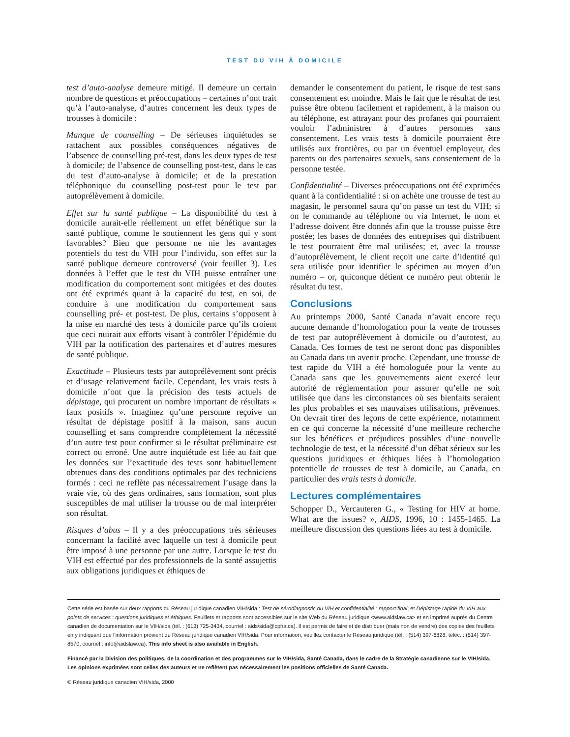TEST DU VIH À DOMICILE
test d’auto-analyse demeure mitigé. Il demeure un certain nombre de questions et préoccupations – certaines n’ont trait qu’à l’auto-analyse, d’autres concernent les deux types de trousses à domicile :
Manque de counselling – De sérieuses inquiétudes se rattachent aux possibles conséquences négatives de l’absence de counselling pré-test, dans les deux types de test à domicile; de l’absence de counselling post-test, dans le cas du test d’auto-analyse à domicile; et de la prestation téléphonique du counselling post-test pour le test par autoprélèvement à domicile.
Effet sur la santé publique – La disponibilité du test à domicile aurait-elle réellement un effet bénéfique sur la santé publique, comme le soutiennent les gens qui y sont favorables? Bien que personne ne nie les avantages potentiels du test du VIH pour l’individu, son effet sur la santé publique demeure controversé (voir feuillet 3). Les données à l’effet que le test du VIH puisse entraîner une modification du comportement sont mitigées et des doutes ont été exprimés quant à la capacité du test, en soi, de conduire à une modification du comportement sans counselling pré- et post-test. De plus, certains s’opposent à la mise en marché des tests à domicile parce qu’ils croient que ceci nuirait aux efforts visant à contrôler l’épidémie du VIH par la notification des partenaires et d’autres mesures de santé publique.
Exactitude – Plusieurs tests par autoprélèvement sont précis et d’usage relativement facile. Cependant, les vrais tests à domicile n’ont que la précision des tests actuels de dépistage, qui procurent un nombre important de résultats « faux positifs ». Imaginez qu’une personne reçoive un résultat de dépistage positif à la maison, sans aucun counselling et sans comprendre complètement la nécessité d’un autre test pour confirmer si le résultat préliminaire est correct ou erroné. Une autre inquiétude est liée au fait que les données sur l’exactitude des tests sont habituellement obtenues dans des conditions optimales par des techniciens formés : ceci ne reflète pas nécessairement l’usage dans la vraie vie, où des gens ordinaires, sans formation, sont plus susceptibles de mal utiliser la trousse ou de mal interpréter son résultat.
Risques d’abus – Il y a des préoccupations très sérieuses concernant la facilité avec laquelle un test à domicile peut être imposé à une personne par une autre. Lorsque le test du VIH est effectué par des professionnels de la santé assujettis aux obligations juridiques et éthiques de
demander le consentement du patient, le risque de test sans consentement est moindre. Mais le fait que le résultat de test puisse être obtenu facilement et rapidement, à la maison ou au téléphone, est attrayant pour des profanes qui pourraient vouloir l’administrer à d’autres personnes sans consentement. Les vrais tests à domicile pourraient être utilisés aux frontières, ou par un éventuel employeur, des parents ou des partenaires sexuels, sans consentement de la personne testée.
Confidentialité – Diverses préoccupations ont été exprimées quant à la confidentialité : si on achète une trousse de test au magasin, le personnel saura qu’on passe un test du VIH; si on le commande au téléphone ou via Internet, le nom et l’adresse doivent être donnés afin que la trousse puisse être postée; les bases de données des entreprises qui distribuent le test pourraient être mal utilisées; et, avec la trousse d’autoprélèvement, le client reçoit une carte d’identité qui sera utilisée pour identifier le spécimen au moyen d’un numéro – or, quiconque détient ce numéro peut obtenir le résultat du test.
Conclusions
Au printemps 2000, Santé Canada n’avait encore reçu aucune demande d’homologation pour la vente de trousses de test par autoprélèvement à domicile ou d’autotest, au Canada. Ces formes de test ne seront donc pas disponibles au Canada dans un avenir proche. Cependant, une trousse de test rapide du VIH a été homologuée pour la vente au Canada sans que les gouvernements aient exercé leur autorité de réglementation pour assurer qu’elle ne soit utilisée que dans les circonstances où ses bienfaits seraient les plus probables et ses mauvaises utilisations, prévenues. On devrait tirer des leçons de cette expérience, notamment en ce qui concerne la nécessité d’une meilleure recherche sur les bénéfices et préjudices possibles d’une nouvelle technologie de test, et la nécessité d’un débat sérieux sur les questions juridiques et éthiques liées à l’homologation potentielle de trousses de test à domicile, au Canada, en particulier des vrais tests à domicile.
Lectures complémentaires
Schopper D., Vercauteren G., « Testing for HIV at home. What are the issues? », AIDS, 1996, 10 : 1455-1465. La meilleure discussion des questions liées au test à domicile.
Cette série est basée sur deux rapports du Réseau juridique canadien VIH/sida : Test de sérodiagnostic du VIH et confidentialité : rapport final; et Dépistage rapide du VIH aux points de services : questions juridiques et éthiques. Feuillets et rapports sont accessibles sur le site Web du Réseau juridique <www.aidslaw.ca> et en imprimé auprès du Centre canadien de documentation sur le VIH/sida (tél. : (613) 725-3434, courriel : aids/sida@cpha.ca). Il est permis de faire et de distribuer (mais non de vendre) des copies des feuillets en y indiquant que l’information provient du Réseau juridique canadien VIH/sida. Pour information, veuillez contacter le Réseau juridique (tél. : (514) 397-6828, téléc. : (514) 397-8570, courriel : info@aidslaw.ca). This info sheet is also available in English.
Financé par la Division des politiques, de la coordination et des programmes sur le VIH/sida, Santé Canada, dans le cadre de la Stratégie canadienne sur le VIH/sida. Les opinions exprimées sont celles des auteurs et ne reflètent pas nécessairement les positions officielles de Santé Canada.
© Réseau juridique canadien VIH/sida, 2000